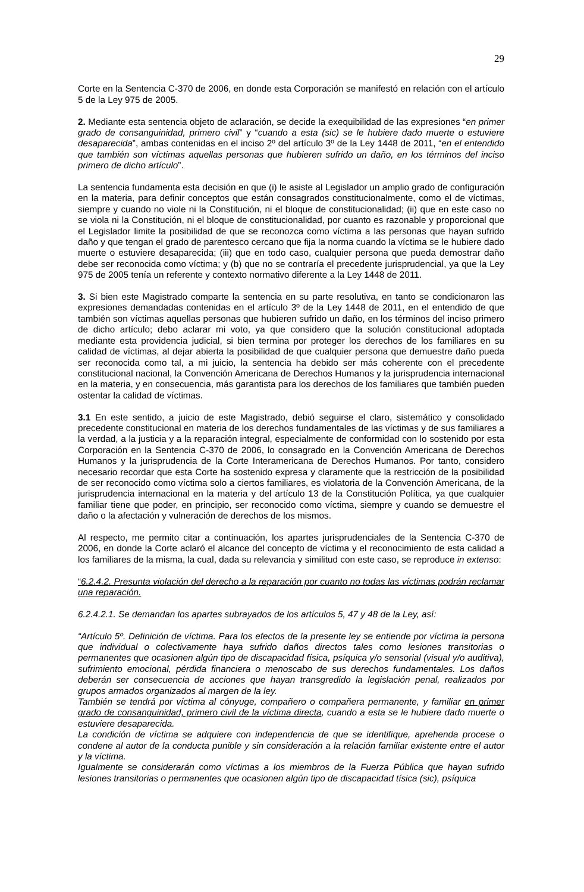29
Corte en la Sentencia C-370 de 2006, en donde esta Corporación se manifestó en relación con el artículo 5 de la Ley 975 de 2005.
2. Mediante esta sentencia objeto de aclaración, se decide la exequibilidad de las expresiones “en primer grado de consanguinidad, primero civil” y “cuando a esta (sic) se le hubiere dado muerte o estuviere desaparecida”, ambas contenidas en el inciso 2º del artículo 3º de la Ley 1448 de 2011, “en el entendido que también son víctimas aquellas personas que hubieren sufrido un daño, en los términos del inciso primero de dicho artículo”.
La sentencia fundamenta esta decisión en que (i) le asiste al Legislador un amplio grado de configuración en la materia, para definir conceptos que están consagrados constitucionalmente, como el de víctimas, siempre y cuando no viole ni la Constitución, ni el bloque de constitucionalidad; (ii) que en este caso no se viola ni la Constitución, ni el bloque de constitucionalidad, por cuanto es razonable y proporcional que el Legislador limite la posibilidad de que se reconozca como víctima a las personas que hayan sufrido daño y que tengan el grado de parentesco cercano que fija la norma cuando la víctima se le hubiere dado muerte o estuviere desaparecida; (iii) que en todo caso, cualquier persona que pueda demostrar daño debe ser reconocida como víctima; y (b) que no se contraría el precedente jurisprudencial, ya que la Ley 975 de 2005 tenía un referente y contexto normativo diferente a la Ley 1448 de 2011.
3. Si bien este Magistrado comparte la sentencia en su parte resolutiva, en tanto se condicionaron las expresiones demandadas contenidas en el artículo 3º de la Ley 1448 de 2011, en el entendido de que también son víctimas aquellas personas que hubieren sufrido un daño, en los términos del inciso primero de dicho artículo; debo aclarar mi voto, ya que considero que la solución constitucional adoptada mediante esta providencia judicial, si bien termina por proteger los derechos de los familiares en su calidad de víctimas, al dejar abierta la posibilidad de que cualquier persona que demuestre daño pueda ser reconocida como tal, a mi juicio, la sentencia ha debido ser más coherente con el precedente constitucional nacional, la Convención Americana de Derechos Humanos y la jurisprudencia internacional en la materia, y en consecuencia, más garantista para los derechos de los familiares que también pueden ostentar la calidad de víctimas.
3.1 En este sentido, a juicio de este Magistrado, debió seguirse el claro, sistemático y consolidado precedente constitucional en materia de los derechos fundamentales de las víctimas y de sus familiares a la verdad, a la justicia y a la reparación integral, especialmente de conformidad con lo sostenido por esta Corporación en la Sentencia C-370 de 2006, lo consagrado en la Convención Americana de Derechos Humanos y la jurisprudencia de la Corte Interamericana de Derechos Humanos. Por tanto, considero necesario recordar que esta Corte ha sostenido expresa y claramente que la restricción de la posibilidad de ser reconocido como víctima solo a ciertos familiares, es violatoria de la Convención Americana, de la jurisprudencia internacional en la materia y del artículo 13 de la Constitución Política, ya que cualquier familiar tiene que poder, en principio, ser reconocido como víctima, siempre y cuando se demuestre el daño o la afectación y vulneración de derechos de los mismos.
Al respecto, me permito citar a continuación, los apartes jurisprudenciales de la Sentencia C-370 de 2006, en donde la Corte aclaró el alcance del concepto de víctima y el reconocimiento de esta calidad a los familiares de la misma, la cual, dada su relevancia y similitud con este caso, se reproduce in extenso:
“6.2.4.2. Presunta violación del derecho a la reparación por cuanto no todas las víctimas podrán reclamar una reparación.
6.2.4.2.1. Se demandan los apartes subrayados de los artículos 5, 47 y 48 de la Ley, así:
“Artículo 5º. Definición de víctima. Para los efectos de la presente ley se entiende por víctima la persona que individual o colectivamente haya sufrido daños directos tales como lesiones transitorias o permanentes que ocasionen algún tipo de discapacidad física, psíquica y/o sensorial (visual y/o auditiva), sufrimiento emocional, pérdida financiera o menoscabo de sus derechos fundamentales. Los daños deberán ser consecuencia de acciones que hayan transgredido la legislación penal, realizados por grupos armados organizados al margen de la ley.
También se tendrá por víctima al cónyuge, compañero o compañera permanente, y familiar en primer grado de consanguinidad, primero civil de la víctima directa, cuando a esta se le hubiere dado muerte o estuviere desaparecida.
La condición de víctima se adquiere con independencia de que se identifique, aprehenda procese o condene al autor de la conducta punible y sin consideración a la relación familiar existente entre el autor y la víctima.
Igualmente se considerarán como víctimas a los miembros de la Fuerza Pública que hayan sufrido lesiones transitorias o permanentes que ocasionen algún tipo de discapacidad tísica (sic), psíquica